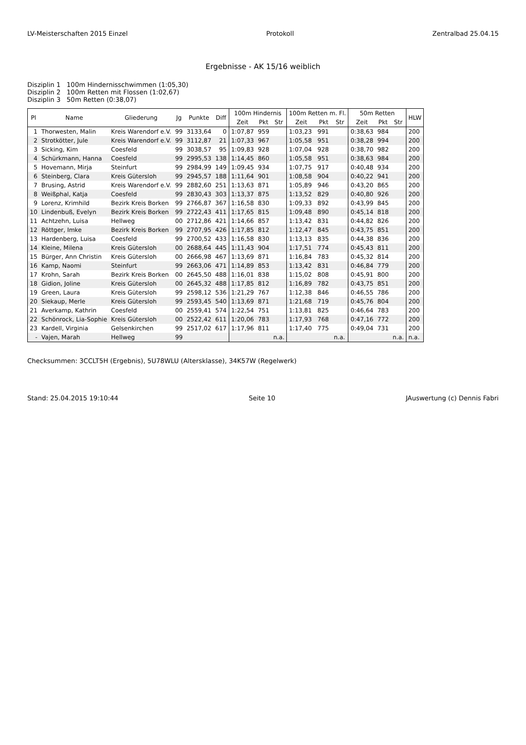LV-Meisterschaften 2015 Einzel Protokoll Zentralbad 25.04.15
Ergebnisse - AK 15/16 weiblich
Disziplin 1 100m Hindernisschwimmen (1:05,30)
Disziplin 2 100m Retten mit Flossen (1:02,67)
Disziplin 3 50m Retten (0:38,07)
| Pl | Name | Gliederung | Jg | Punkte | Diff | 100m Hindernis | | | 100m Retten m. Fl. | | | 50m Retten | | | HLW |
| --- | --- | --- | --- | --- | --- | --- | --- | --- | --- | --- | --- | --- | --- | --- | --- |
| | | | | | | Zeit | Pkt | Str | Zeit | Pkt | Str | Zeit | Pkt | Str | |
| 1 | Thorwesten, Malin | Kreis Warendorf e.V. | 99 | 3133,64 | 0 | 1:07,87 | 959 | | 1:03,23 | 991 | | 0:38,63 | 984 | | 200 |
| 2 | Strotkötter, Jule | Kreis Warendorf e.V. | 99 | 3112,87 | 21 | 1:07,33 | 967 | | 1:05,58 | 951 | | 0:38,28 | 994 | | 200 |
| 3 | Sicking, Kim | Coesfeld | 99 | 3038,57 | 95 | 1:09,83 | 928 | | 1:07,04 | 928 | | 0:38,70 | 982 | | 200 |
| 4 | Schürkmann, Hanna | Coesfeld | 99 | 2995,53 | 138 | 1:14,45 | 860 | | 1:05,58 | 951 | | 0:38,63 | 984 | | 200 |
| 5 | Hovemann, Mirja | Steinfurt | 99 | 2984,99 | 149 | 1:09,45 | 934 | | 1:07,75 | 917 | | 0:40,48 | 934 | | 200 |
| 6 | Steinberg, Clara | Kreis Gütersloh | 99 | 2945,57 | 188 | 1:11,64 | 901 | | 1:08,58 | 904 | | 0:40,22 | 941 | | 200 |
| 7 | Brusing, Astrid | Kreis Warendorf e.V. | 99 | 2882,60 | 251 | 1:13,63 | 871 | | 1:05,89 | 946 | | 0:43,20 | 865 | | 200 |
| 8 | Weißphal, Katja | Coesfeld | 99 | 2830,43 | 303 | 1:13,37 | 875 | | 1:13,52 | 829 | | 0:40,80 | 926 | | 200 |
| 9 | Lorenz, Krimhild | Bezirk Kreis Borken | 99 | 2766,87 | 367 | 1:16,58 | 830 | | 1:09,33 | 892 | | 0:43,99 | 845 | | 200 |
| 10 | Lindenbuß, Evelyn | Bezirk Kreis Borken | 99 | 2722,43 | 411 | 1:17,65 | 815 | | 1:09,48 | 890 | | 0:45,14 | 818 | | 200 |
| 11 | Achtzehn, Luisa | Hellweg | 00 | 2712,86 | 421 | 1:14,66 | 857 | | 1:13,42 | 831 | | 0:44,82 | 826 | | 200 |
| 12 | Röttger, Imke | Bezirk Kreis Borken | 99 | 2707,95 | 426 | 1:17,85 | 812 | | 1:12,47 | 845 | | 0:43,75 | 851 | | 200 |
| 13 | Hardenberg, Luisa | Coesfeld | 99 | 2700,52 | 433 | 1:16,58 | 830 | | 1:13,13 | 835 | | 0:44,38 | 836 | | 200 |
| 14 | Kleine, Milena | Kreis Gütersloh | 00 | 2688,64 | 445 | 1:11,43 | 904 | | 1:17,51 | 774 | | 0:45,43 | 811 | | 200 |
| 15 | Bürger, Ann Christin | Kreis Gütersloh | 00 | 2666,98 | 467 | 1:13,69 | 871 | | 1:16,84 | 783 | | 0:45,32 | 814 | | 200 |
| 16 | Kamp, Naomi | Steinfurt | 99 | 2663,06 | 471 | 1:14,89 | 853 | | 1:13,42 | 831 | | 0:46,84 | 779 | | 200 |
| 17 | Krohn, Sarah | Bezirk Kreis Borken | 00 | 2645,50 | 488 | 1:16,01 | 838 | | 1:15,02 | 808 | | 0:45,91 | 800 | | 200 |
| 18 | Gidion, Joline | Kreis Gütersloh | 00 | 2645,32 | 488 | 1:17,85 | 812 | | 1:16,89 | 782 | | 0:43,75 | 851 | | 200 |
| 19 | Green, Laura | Kreis Gütersloh | 99 | 2598,12 | 536 | 1:21,29 | 767 | | 1:12,38 | 846 | | 0:46,55 | 786 | | 200 |
| 20 | Siekaup, Merle | Kreis Gütersloh | 99 | 2593,45 | 540 | 1:13,69 | 871 | | 1:21,68 | 719 | | 0:45,76 | 804 | | 200 |
| 21 | Averkamp, Kathrin | Coesfeld | 00 | 2559,41 | 574 | 1:22,54 | 751 | | 1:13,81 | 825 | | 0:46,64 | 783 | | 200 |
| 22 | Schönrock, Lia-Sophie | Kreis Gütersloh | 00 | 2522,42 | 611 | 1:20,06 | 783 | | 1:17,93 | 768 | | 0:47,16 | 772 | | 200 |
| 23 | Kardell, Virginia | Gelsenkirchen | 99 | 2517,02 | 617 | 1:17,96 | 811 | | 1:17,40 | 775 | | 0:49,04 | 731 | | 200 |
| - | Vajen, Marah | Hellweg | 99 | | | | | n.a. | | | n.a. | | | n.a. | n.a. |
Checksummen: 3CCLT5H (Ergebnis), 5U78WLU (Altersklasse), 34K57W (Regelwerk)
Stand: 25.04.2015 19:10:44 Seite 10 JAuswertung (c) Dennis Fabri